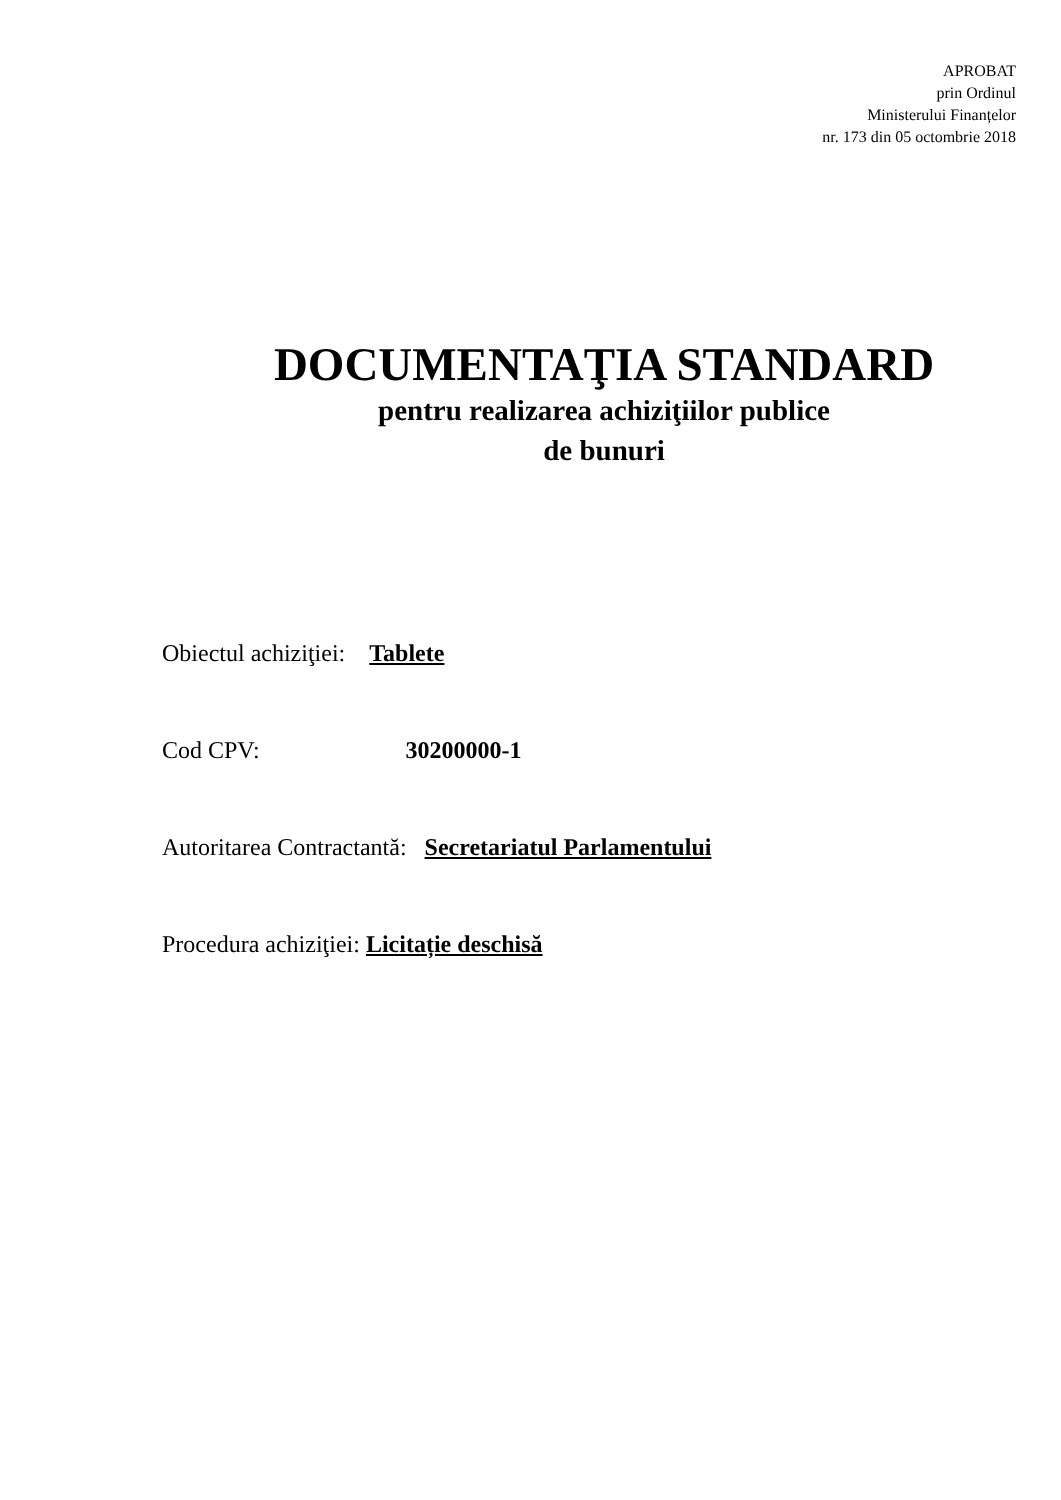APROBAT
prin Ordinul
Ministerului Finanțelor
nr. 173 din 05 octombrie 2018
DOCUMENTAŢIA STANDARD
pentru realizarea achiziţiilor publice
de bunuri
Obiectul achiziţiei: Tablete
Cod CPV: 30200000-1
Autoritarea Contractantă: Secretariatul Parlamentului
Procedura achiziţiei: Licitație deschisă